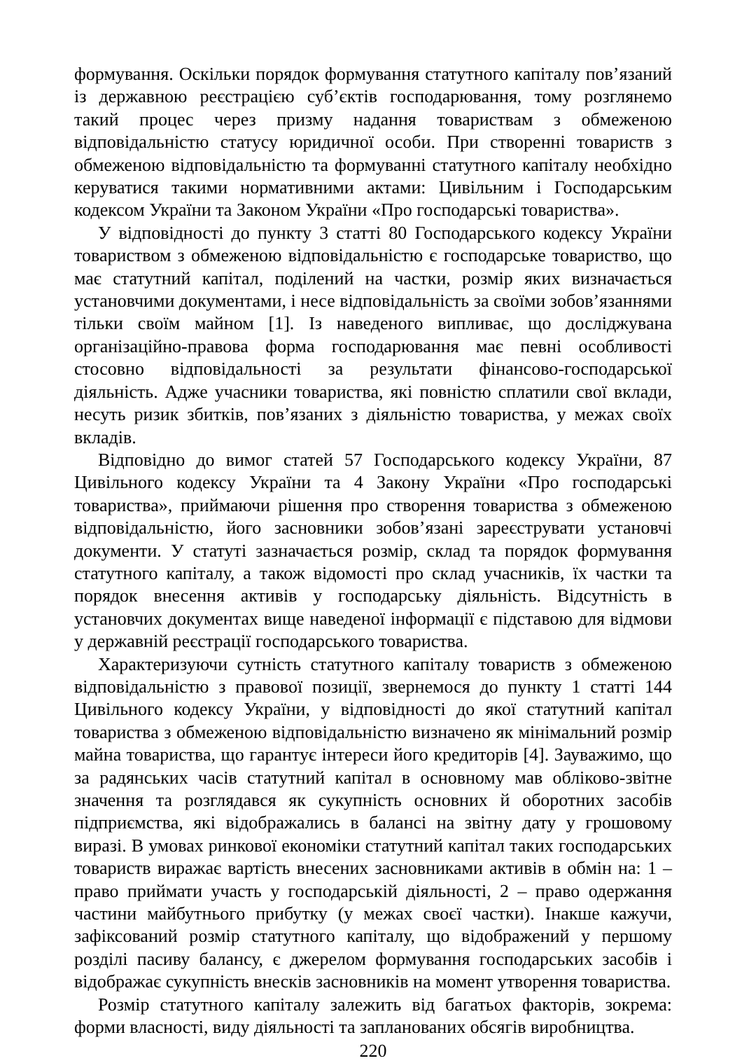формування. Оскільки порядок формування статутного капіталу пов’язаний із державною реєстрацією суб’єктів господарювання, тому розглянемо такий процес через призму надання товариствам з обмеженою відповідальністю статусу юридичної особи. При створенні товариств з обмеженою відповідальністю та формуванні статутного капіталу необхідно керуватися такими нормативними актами: Цивільним і Господарським кодексом України та Законом України «Про господарські товариства».
У відповідності до пункту 3 статті 80 Господарського кодексу України товариством з обмеженою відповідальністю є господарське товариство, що має статутний капітал, поділений на частки, розмір яких визначається установчими документами, і несе відповідальність за своїми зобов’язаннями тільки своїм майном [1]. Із наведеного випливає, що досліджувана організаційно-правова форма господарювання має певні особливості стосовно відповідальності за результати фінансово-господарської діяльність. Адже учасники товариства, які повністю сплатили свої вклади, несуть ризик збитків, пов’язаних з діяльністю товариства, у межах своїх вкладів.
Відповідно до вимог статей 57 Господарського кодексу України, 87 Цивільного кодексу України та 4 Закону України «Про господарські товариства», приймаючи рішення про створення товариства з обмеженою відповідальністю, його засновники зобов’язані зареєструвати установчі документи. У статуті зазначається розмір, склад та порядок формування статутного капіталу, а також відомості про склад учасників, їх частки та порядок внесення активів у господарську діяльність. Відсутність в установчих документах вище наведеної інформації є підставою для відмови у державній реєстрації господарського товариства.
Характеризуючи сутність статутного капіталу товариств з обмеженою відповідальністю з правової позиції, звернемося до пункту 1 статті 144 Цивільного кодексу України, у відповідності до якої статутний капітал товариства з обмеженою відповідальністю визначено як мінімальний розмір майна товариства, що гарантує інтереси його кредиторів [4]. Зауважимо, що за радянських часів статутний капітал в основному мав обліково-звітне значення та розглядався як сукупність основних й оборотних засобів підприємства, які відображались в балансі на звітну дату у грошовому виразі. В умовах ринкової економіки статутний капітал таких господарських товариств виражає вартість внесених засновниками активів в обмін на: 1 – право приймати участь у господарській діяльності, 2 – право одержання частини майбутнього прибутку (у межах своєї частки). Інакше кажучи, зафіксований розмір статутного капіталу, що відображений у першому розділі пасиву балансу, є джерелом формування господарських засобів і відображає сукупність внесків засновників на момент утворення товариства.
Розмір статутного капіталу залежить від багатьох факторів, зокрема: форми власності, виду діяльності та запланованих обсягів виробництва.
220